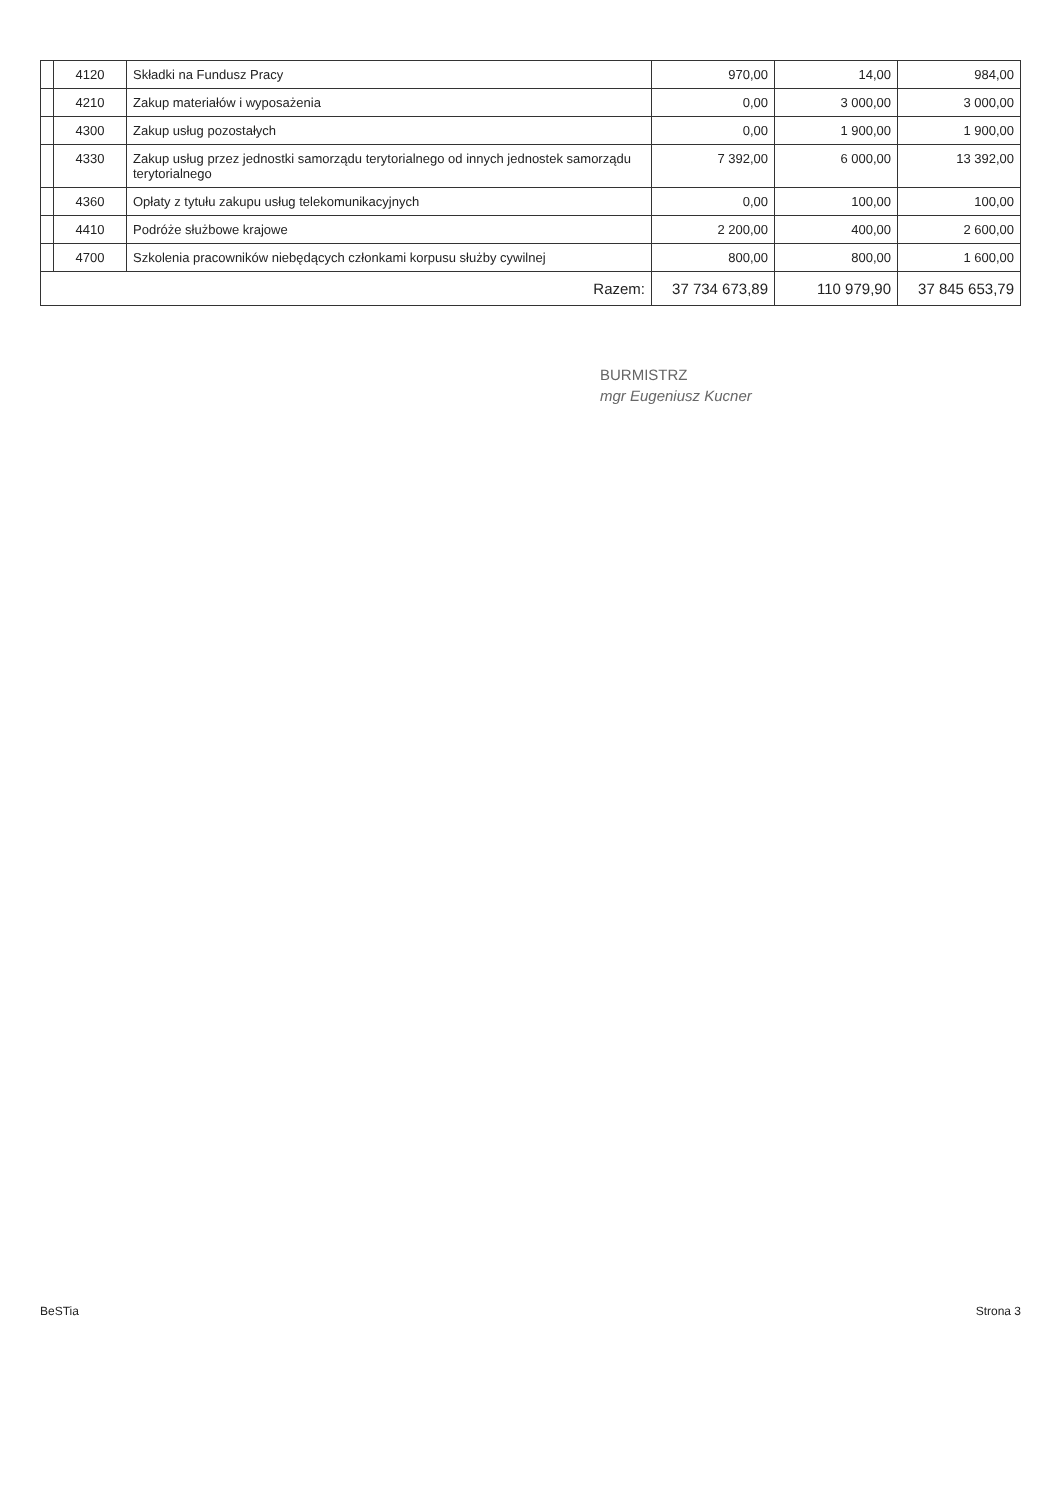| | 4120 | Składki na Fundusz Pracy | 970,00 | 14,00 | 984,00 |
| | 4210 | Zakup materiałów i wyposażenia | 0,00 | 3 000,00 | 3 000,00 |
| | 4300 | Zakup usług pozostałych | 0,00 | 1 900,00 | 1 900,00 |
| | 4330 | Zakup usług przez jednostki samorządu terytorialnego od innych jednostek samorządu terytorialnego | 7 392,00 | 6 000,00 | 13 392,00 |
| | 4360 | Opłaty z tytułu zakupu usług telekomunikacyjnych | 0,00 | 100,00 | 100,00 |
| | 4410 | Podróże służbowe krajowe | 2 200,00 | 400,00 | 2 600,00 |
| | 4700 | Szkolenia pracowników niebędących członkami korpusu służby cywilnej | 800,00 | 800,00 | 1 600,00 |
| Razem: | | | 37 734 673,89 | 110 979,90 | 37 845 653,79 |
BURMISTRZ
mgr Eugeniusz Kucner
BeSTia Strona 3